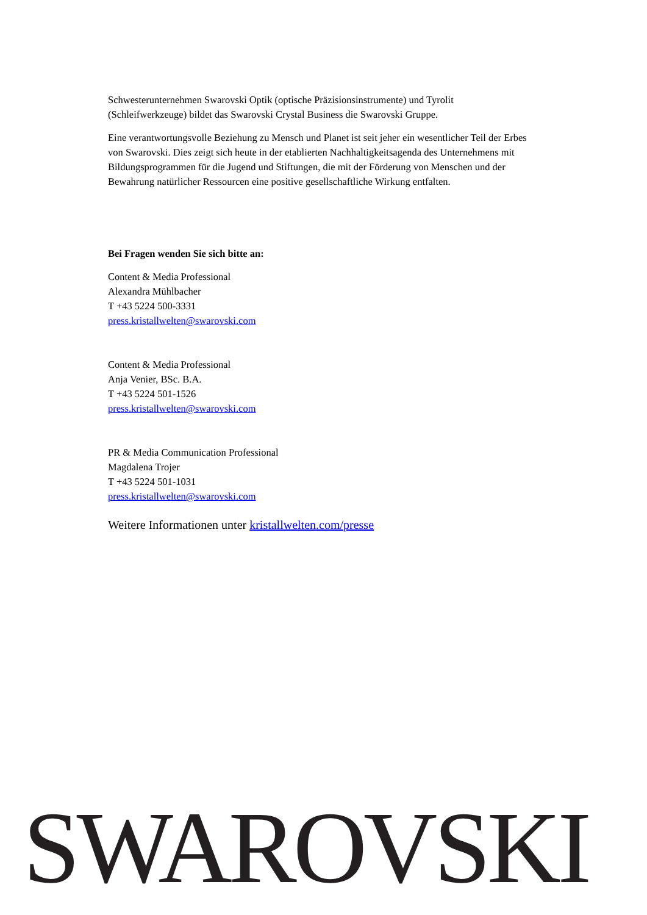Schwesterunternehmen Swarovski Optik (optische Präzisionsinstrumente) und Tyrolit (Schleifwerkzeuge) bildet das Swarovski Crystal Business die Swarovski Gruppe.
Eine verantwortungsvolle Beziehung zu Mensch und Planet ist seit jeher ein wesentlicher Teil der Erbes von Swarovski. Dies zeigt sich heute in der etablierten Nachhaltigkeitsagenda des Unternehmens mit Bildungsprogrammen für die Jugend und Stiftungen, die mit der Förderung von Menschen und der Bewahrung natürlicher Ressourcen eine positive gesellschaftliche Wirkung entfalten.
Bei Fragen wenden Sie sich bitte an:
Content & Media Professional
Alexandra Mühlbacher
T +43 5224 500-3331
press.kristallwelten@swarovski.com
Content & Media Professional
Anja Venier, BSc. B.A.
T +43 5224 501-1526
press.kristallwelten@swarovski.com
PR & Media Communication Professional
Magdalena Trojer
T +43 5224 501-1031
press.kristallwelten@swarovski.com
Weitere Informationen unter kristallwelten.com/presse
SWAROVSKI